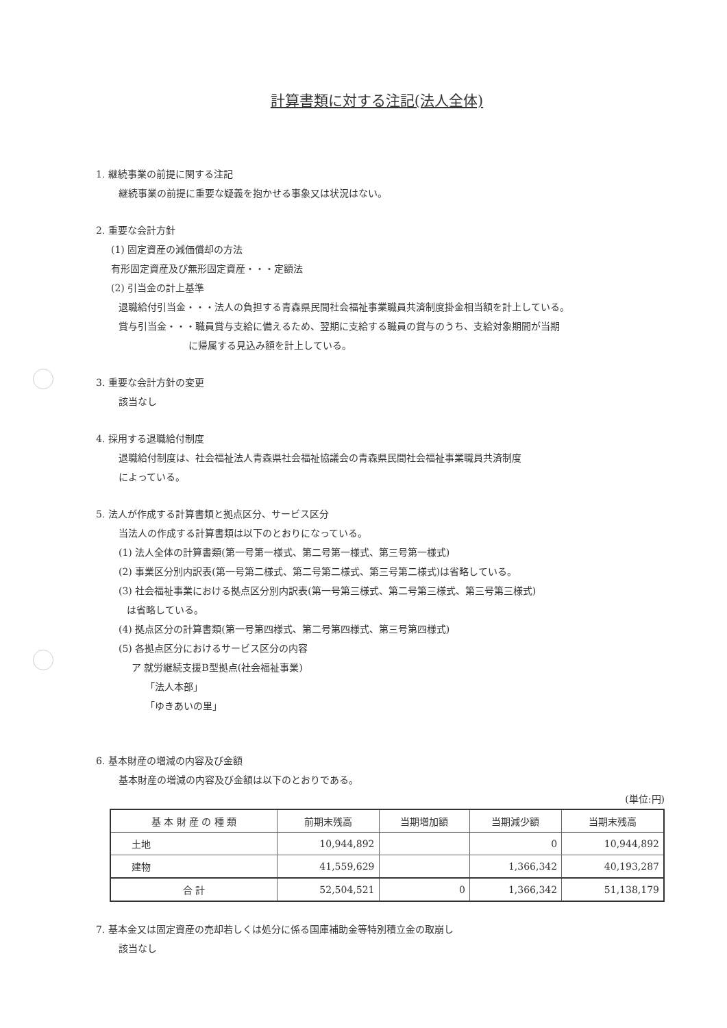計算書類に対する注記(法人全体)
1. 継続事業の前提に関する注記
継続事業の前提に重要な疑義を抱かせる事象又は状況はない。
2. 重要な会計方針
(1) 固定資産の減価償却の方法
有形固定資産及び無形固定資産・・・定額法
(2) 引当金の計上基準
退職給付引当金・・・法人の負担する青森県民間社会福祉事業職員共済制度掛金相当額を計上している。
賞与引当金・・・職員賞与支給に備えるため、翌期に支給する職員の賞与のうち、支給対象期間が当期
に帰属する見込み額を計上している。
3. 重要な会計方針の変更
該当なし
4. 採用する退職給付制度
退職給付制度は、社会福祉法人青森県社会福祉協議会の青森県民間社会福祉事業職員共済制度
によっている。
5. 法人が作成する計算書類と拠点区分、サービス区分
当法人の作成する計算書類は以下のとおりになっている。
(1) 法人全体の計算書類(第一号第一様式、第二号第一様式、第三号第一様式)
(2) 事業区分別内訳表(第一号第二様式、第二号第二様式、第三号第二様式)は省略している。
(3) 社会福祉事業における拠点区分別内訳表(第一号第三様式、第二号第三様式、第三号第三様式)
は省略している。
(4) 拠点区分の計算書類(第一号第四様式、第二号第四様式、第三号第四様式)
(5) 各拠点区分におけるサービス区分の内容
ア 就労継続支援B型拠点(社会福祉事業)
「法人本部」
「ゆきあいの里」
6. 基本財産の増減の内容及び金額
基本財産の増減の内容及び金額は以下のとおりである。
(単位:円)
| 基 本 財 産 の 種 類 | 前期末残高 | 当期増加額 | 当期減少額 | 当期末残高 |
| --- | --- | --- | --- | --- |
| 土地 | 10,944,892 | | 0 | 10,944,892 |
| 建物 | 41,559,629 | | 1,366,342 | 40,193,287 |
| 合 計 | 52,504,521 | 0 | 1,366,342 | 51,138,179 |
7. 基本金又は固定資産の売却若しくは処分に係る国庫補助金等特別積立金の取崩し
該当なし